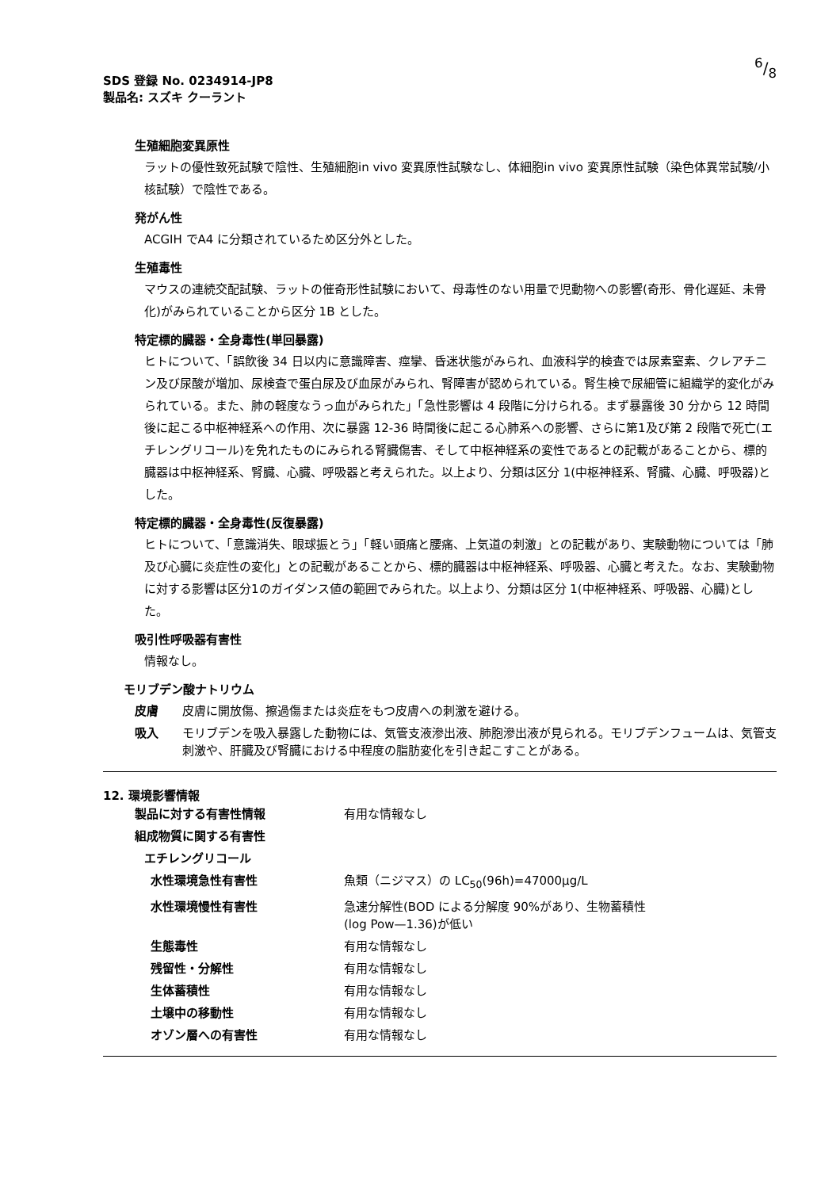6/8
SDS 登録 No. 0234914-JP8
製品名: スズキ クーラント
生殖細胞変異原性
ラットの優性致死試験で陰性、生殖細胞in vivo 変異原性試験なし、体細胞in vivo 変異原性試験（染色体異常試験/小核試験）で陰性である。
発がん性
ACGIH でA4 に分類されているため区分外とした。
生殖毒性
マウスの連続交配試験、ラットの催奇形性試験において、母毒性のない用量で児動物への影響(奇形、骨化遅延、未骨化)がみられていることから区分 1B とした。
特定標的臓器・全身毒性(単回暴露)
ヒトについて、「誤飲後 34 日以内に意識障害、痙攣、昏迷状態がみられ、血液科学的検査では尿素窒素、クレアチニン及び尿酸が増加、尿検査で蛋白尿及び血尿がみられ、腎障害が認められている。腎生検で尿細管に組織学的変化がみられている。また、肺の軽度なうっ血がみられた」「急性影響は 4 段階に分けられる。まず暴露後 30 分から 12 時間後に起こる中枢神経系への作用、次に暴露 12-36 時間後に起こる心肺系への影響、さらに第1及び第 2 段階で死亡(エチレングリコール)を免れたものにみられる腎臓傷害、そして中枢神経系の変性であるとの記載があることから、標的臓器は中枢神経系、腎臓、心臓、呼吸器と考えられた。以上より、分類は区分 1(中枢神経系、腎臓、心臓、呼吸器)とした。
特定標的臓器・全身毒性(反復暴露)
ヒトについて、「意識消失、眼球振とう」「軽い頭痛と腰痛、上気道の刺激」との記載があり、実験動物については「肺及び心臓に炎症性の変化」との記載があることから、標的臓器は中枢神経系、呼吸器、心臓と考えた。なお、実験動物に対する影響は区分1のガイダンス値の範囲でみられた。以上より、分類は区分 1(中枢神経系、呼吸器、心臓)とした。
吸引性呼吸器有害性
情報なし。
モリブデン酸ナトリウム
| 皮膚 | 皮膚に開放傷、擦過傷または炎症をもつ皮膚への刺激を避ける。 |
| 吸入 | モリブデンを吸入暴露した動物には、気管支液滲出液、肺胞滲出液が見られる。モリブデンフュームは、気管支刺激や、肝臓及び腎臓における中程度の脂肪変化を引き起こすことがある。 |
12. 環境影響情報
| 製品に対する有害性情報 | 有用な情報なし |
| 組成物質に関する有害性 | |
| エチレングリコール | |
| 水性環境急性有害性 | 魚類（ニジマス）の LC<sub>50</sub>(96h)=47000μg/L |
| 水性環境慢性有害性 | 急速分解性(BOD による分解度 90%があり、生物蓄積性 (log Pow—1.36)が低い |
| 生態毒性 | 有用な情報なし |
| 残留性・分解性 | 有用な情報なし |
| 生体蓄積性 | 有用な情報なし |
| 土壌中の移動性 | 有用な情報なし |
| オゾン層への有害性 | 有用な情報なし |